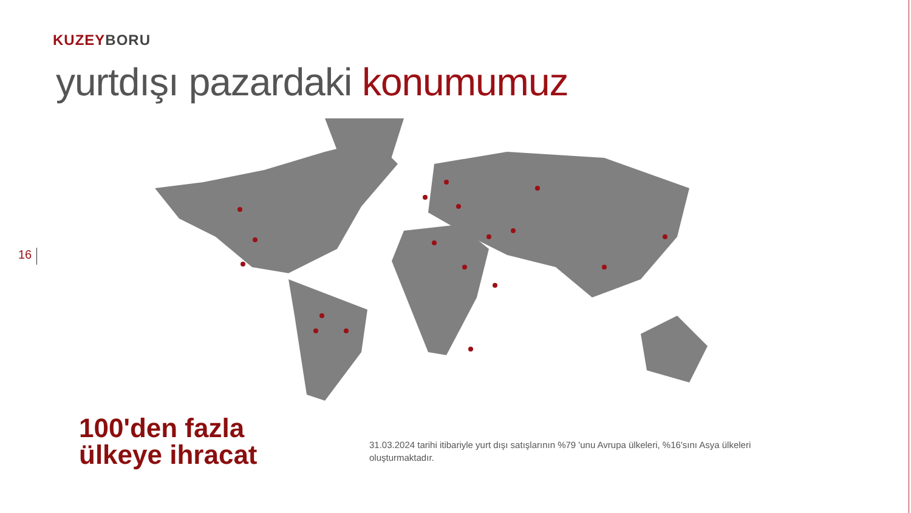KUZEY BORU
yurtdışı pazardaki konumumuz
16
100'den fazla
ülkeye ihracat
31.03.2024 tarihi itibariyle yurt dışı satışlarının %79 'unu Avrupa ülkeleri, %16'sını Asya ülkeleri oluşturmaktadır.